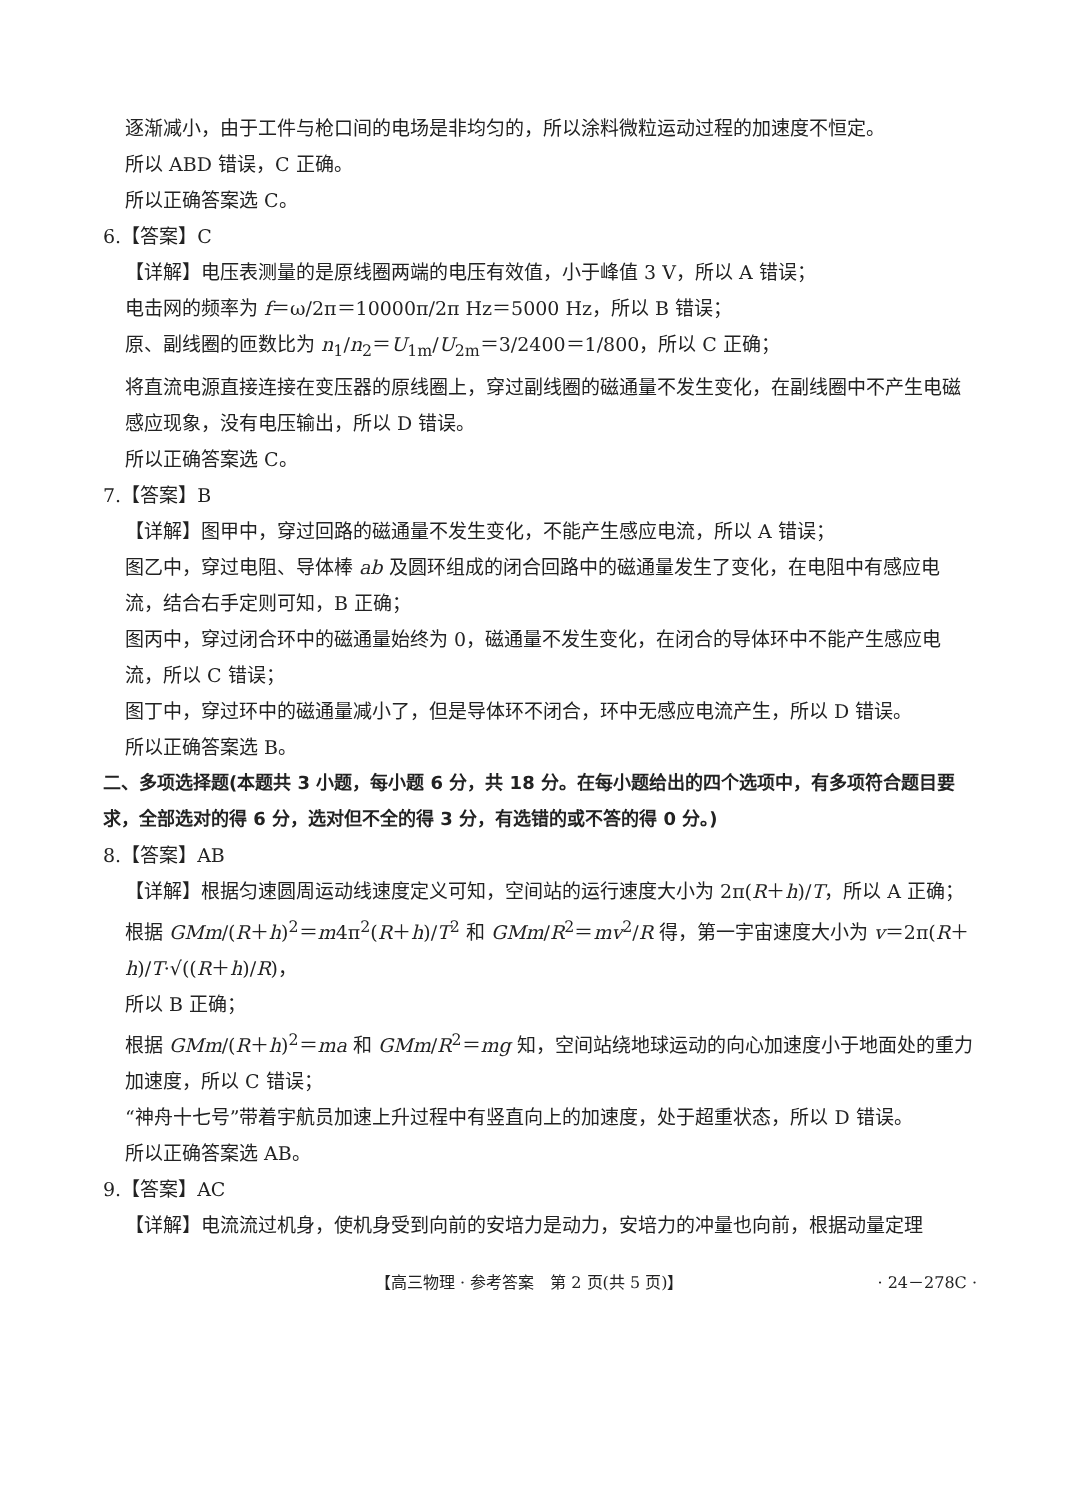逐渐减小，由于工件与枪口间的电场是非均匀的，所以涂料微粒运动过程的加速度不恒定。
所以 ABD 错误，C 正确。
所以正确答案选 C。
6.【答案】C
【详解】电压表测量的是原线圈两端的电压有效值，小于峰值 3 V，所以 A 错误；
电击网的频率为 f＝ω/2π＝10000π/2π Hz＝5000 Hz，所以 B 错误；
原、副线圈的匝数比为 n<sub>1</sub>/n<sub>2</sub>＝U<sub>1m</sub>/U<sub>2m</sub>＝3/2400＝1/800，所以 C 正确；
将直流电源直接连接在变压器的原线圈上，穿过副线圈的磁通量不发生变化，在副线圈中不产生电磁感应现象，没有电压输出，所以 D 错误。
所以正确答案选 C。
7.【答案】B
【详解】图甲中，穿过回路的磁通量不发生变化，不能产生感应电流，所以 A 错误；
图乙中，穿过电阻、导体棒 ab 及圆环组成的闭合回路中的磁通量发生了变化，在电阻中有感应电流，结合右手定则可知，B 正确；
图丙中，穿过闭合环中的磁通量始终为 0，磁通量不发生变化，在闭合的导体环中不能产生感应电流，所以 C 错误；
图丁中，穿过环中的磁通量减小了，但是导体环不闭合，环中无感应电流产生，所以 D 错误。
所以正确答案选 B。
二、多项选择题(本题共 3 小题，每小题 6 分，共 18 分。在每小题给出的四个选项中，有多项符合题目要求，全部选对的得 6 分，选对但不全的得 3 分，有选错的或不答的得 0 分。)
8.【答案】AB
【详解】根据匀速圆周运动线速度定义可知，空间站的运行速度大小为 2π(R＋h)/T，所以 A 正确；
根据 GMm/(R＋h)<sup>2</sup>＝m4π<sup>2</sup>(R＋h)/T<sup>2</sup> 和 GMm/R<sup>2</sup>＝mv<sup>2</sup>/R 得，第一宇宙速度大小为 v＝2π(R＋h)/T·√((R＋h)/R)，
所以 B 正确；
根据 GMm/(R＋h)<sup>2</sup>＝ma 和 GMm/R<sup>2</sup>＝mg 知，空间站绕地球运动的向心加速度小于地面处的重力加速度，所以 C 错误；
“神舟十七号”带着宇航员加速上升过程中有竖直向上的加速度，处于超重状态，所以 D 错误。
所以正确答案选 AB。
9.【答案】AC
【详解】电流流过机身，使机身受到向前的安培力是动力，安培力的冲量也向前，根据动量定理
【高三物理 · 参考答案　第 2 页(共 5 页)】 · 24－278C ·